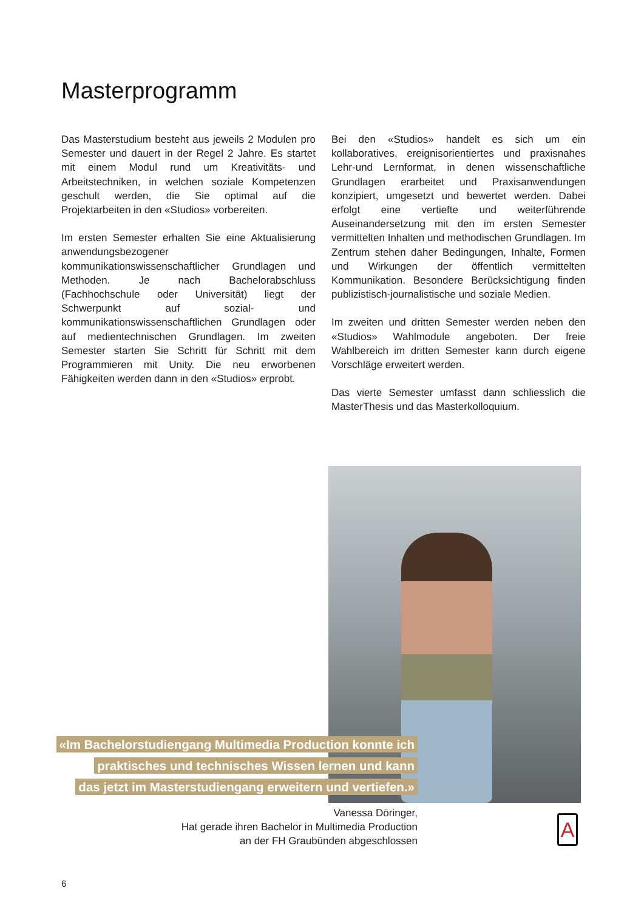Masterprogramm
Das Masterstudium besteht aus jeweils 2 Modulen pro Semester und dauert in der Regel 2 Jahre. Es startet mit einem Modul rund um Kreativitäts- und Arbeitstechniken, in welchen soziale Kompetenzen geschult werden, die Sie optimal auf die Projektarbeiten in den «Studios» vorbereiten.
Im ersten Semester erhalten Sie eine Aktualisierung anwendungsbezogener kommunikationswissenschaftlicher Grundlagen und Methoden. Je nach Bachelorabschluss (Fachhochschule oder Universität) liegt der Schwerpunkt auf sozial- und kommunikationswissenschaftlichen Grundlagen oder auf medientechnischen Grundlagen. Im zweiten Semester starten Sie Schritt für Schritt mit dem Programmieren mit Unity. Die neu erworbenen Fähigkeiten werden dann in den «Studios» erprobt.
Bei den «Studios» handelt es sich um ein kollaboratives, ereignisorientiertes und praxisnahes Lehr-und Lernformat, in denen wissenschaftliche Grundlagen erarbeitet und Praxisanwendungen konzipiert, umgesetzt und bewertet werden. Dabei erfolgt eine vertiefte und weiterführende Auseinandersetzung mit den im ersten Semester vermittelten Inhalten und methodischen Grundlagen. Im Zentrum stehen daher Bedingungen, Inhalte, Formen und Wirkungen der öffentlich vermittelten Kommunikation. Besondere Berücksichtigung finden publizistisch-journalistische und soziale Medien.
Im zweiten und dritten Semester werden neben den «Studios» Wahlmodule angeboten. Der freie Wahlbereich im dritten Semester kann durch eigene Vorschläge erweitert werden.
Das vierte Semester umfasst dann schliesslich die MasterThesis und das Masterkolloquium.
«Im Bachelorstudiengang Multimedia Production konnte ich
praktisches und technisches Wissen lernen und kann
das jetzt im Masterstudiengang erweitern und vertiefen.»
Vanessa Döringer,
Hat gerade ihren Bachelor in Multimedia Production
an der FH Graubünden abgeschlossen
A
6